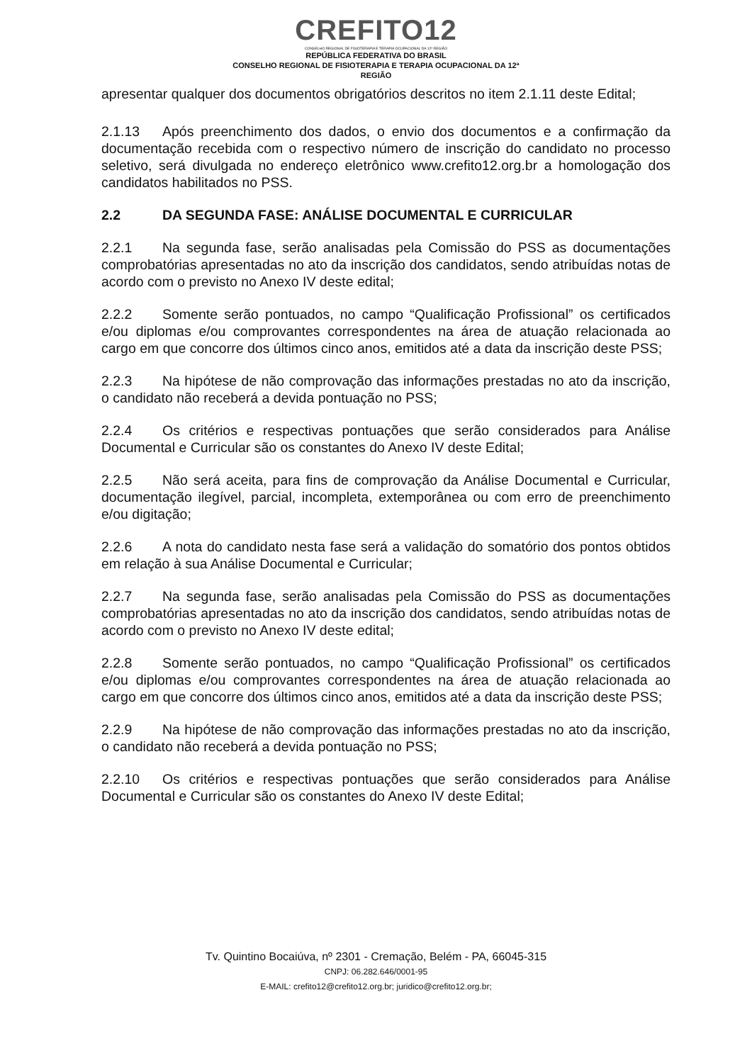CREFITO12
CONSELHO REGIONAL DE FISIOTERAPIA E TERAPIA OCUPACIONAL DA 12ª REGIÃO
REPÚBLICA FEDERATIVA DO BRASIL
CONSELHO REGIONAL DE FISIOTERAPIA E TERAPIA OCUPACIONAL DA 12ª
REGIÃO
apresentar qualquer dos documentos obrigatórios descritos no item 2.1.11 deste Edital;
2.1.13 Após preenchimento dos dados, o envio dos documentos e a confirmação da documentação recebida com o respectivo número de inscrição do candidato no processo seletivo, será divulgada no endereço eletrônico www.crefito12.org.br a homologação dos candidatos habilitados no PSS.
2.2 DA SEGUNDA FASE: ANÁLISE DOCUMENTAL E CURRICULAR
2.2.1 Na segunda fase, serão analisadas pela Comissão do PSS as documentações comprobatórias apresentadas no ato da inscrição dos candidatos, sendo atribuídas notas de acordo com o previsto no Anexo IV deste edital;
2.2.2 Somente serão pontuados, no campo “Qualificação Profissional” os certificados e/ou diplomas e/ou comprovantes correspondentes na área de atuação relacionada ao cargo em que concorre dos últimos cinco anos, emitidos até a data da inscrição deste PSS;
2.2.3 Na hipótese de não comprovação das informações prestadas no ato da inscrição, o candidato não receberá a devida pontuação no PSS;
2.2.4 Os critérios e respectivas pontuações que serão considerados para Análise Documental e Curricular são os constantes do Anexo IV deste Edital;
2.2.5 Não será aceita, para fins de comprovação da Análise Documental e Curricular, documentação ilegível, parcial, incompleta, extemporânea ou com erro de preenchimento e/ou digitação;
2.2.6 A nota do candidato nesta fase será a validação do somatório dos pontos obtidos em relação à sua Análise Documental e Curricular;
2.2.7 Na segunda fase, serão analisadas pela Comissão do PSS as documentações comprobatórias apresentadas no ato da inscrição dos candidatos, sendo atribuídas notas de acordo com o previsto no Anexo IV deste edital;
2.2.8 Somente serão pontuados, no campo “Qualificação Profissional” os certificados e/ou diplomas e/ou comprovantes correspondentes na área de atuação relacionada ao cargo em que concorre dos últimos cinco anos, emitidos até a data da inscrição deste PSS;
2.2.9 Na hipótese de não comprovação das informações prestadas no ato da inscrição, o candidato não receberá a devida pontuação no PSS;
2.2.10 Os critérios e respectivas pontuações que serão considerados para Análise Documental e Curricular são os constantes do Anexo IV deste Edital;
Tv. Quintino Bocaiúva, nº 2301 - Cremação, Belém - PA, 66045-315
CNPJ: 06.282.646/0001-95
E-MAIL: crefito12@crefito12.org.br; juridico@crefito12.org.br;